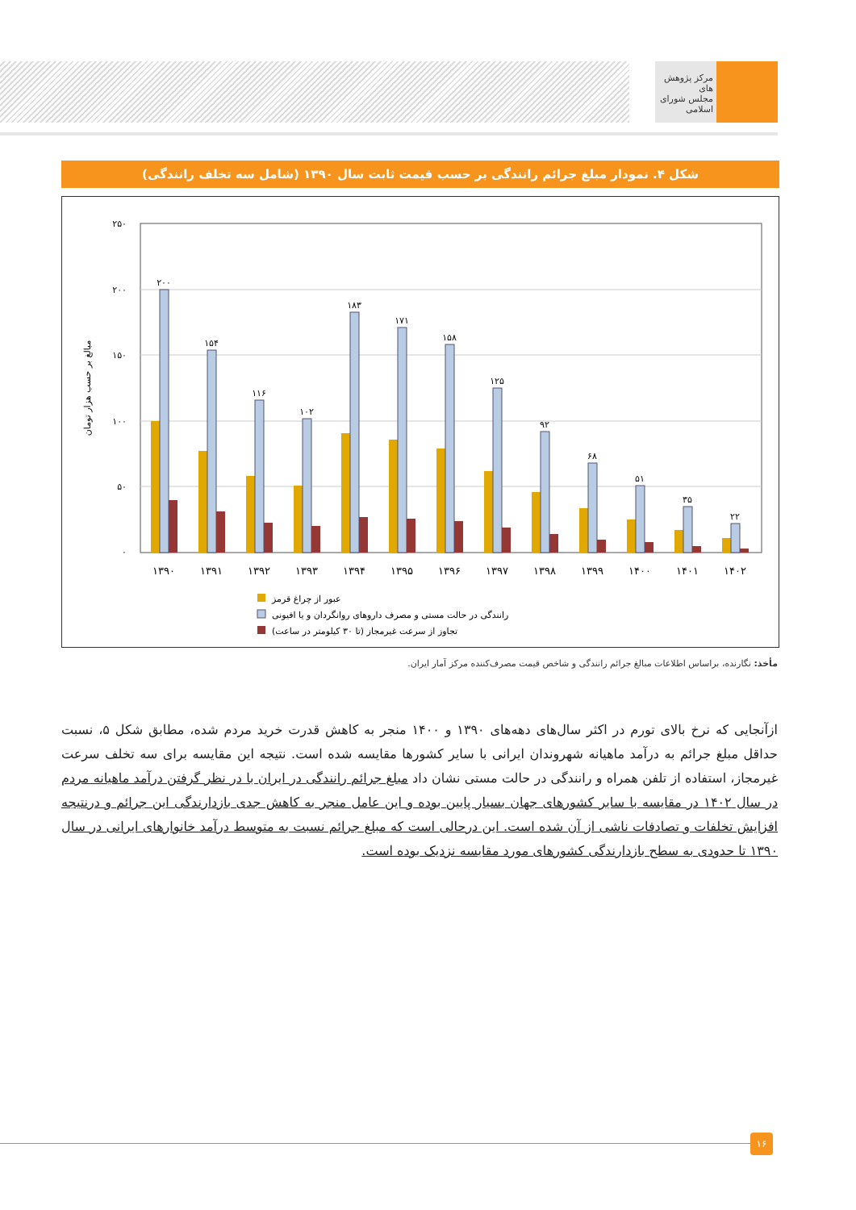مرکز پژوهش های
مجلس شورای اسلامی
شکل ۴. نمودار مبلغ جرائم رانندگی بر حسب قیمت ثابت سال ۱۳۹۰ (شامل سه تخلف رانندگی)
۲۵۰
۲۰۰
۱۵۰
۱۰۰
۵۰
۰
مبالغ بر حسب هزار تومان
۲۰۰
۱۵۴
۱۱۶
۱۰۲
۱۸۳
۱۷۱
۱۵۸
۱۲۵
۹۲
۶۸
۵۱
۳۵
۲۲
۱۳۹۰
۱۳۹۱
۱۳۹۲
۱۳۹۳
۱۳۹۴
۱۳۹۵
۱۳۹۶
۱۳۹۷
۱۳۹۸
۱۳۹۹
۱۴۰۰
۱۴۰۱
۱۴۰۲
عبور از چراغ قرمز
رانندگی در حالت مستی و مصرف داروهای روانگردان و یا افیونی
تجاوز از سرعت غیرمجاز (تا ۳۰ کیلومتر در ساعت)
مأخذ: نگارنده، براساس اطلاعات مبالغ جرائم رانندگی و شاخص قیمت مصرف‌کننده مرکز آمار ایران.
ازآنجایی که نرخ بالای تورم در اکثر سال‌های دهه‌های ۱۳۹۰ و ۱۴۰۰ منجر به کاهش قدرت خرید مردم شده، مطابق شکل ۵، نسبت حداقل مبلغ جرائم به درآمد ماهیانه شهروندان ایرانی با سایر کشورها مقایسه شده است. نتیجه این مقایسه برای سه تخلف سرعت غیرمجاز، استفاده از تلفن همراه و رانندگی در حالت مستی نشان داد مبلغ جرائم رانندگی در ایران با در نظر گرفتن درآمد ماهیانه مردم در سال ۱۴۰۲ در مقایسه با سایر کشورهای جهان بسیار پایین بوده و این عامل منجر به کاهش جدی بازدارندگی این جرائم و درنتیجه افزایش تخلفات و تصادفات ناشی از آن شده است. این درحالی است که مبلغ جرائم نسبت به متوسط درآمد خانوارهای ایرانی در سال ۱۳۹۰ تا حدودی به سطح بازدارندگی کشورهای مورد مقایسه نزدیک بوده است.
۱۶